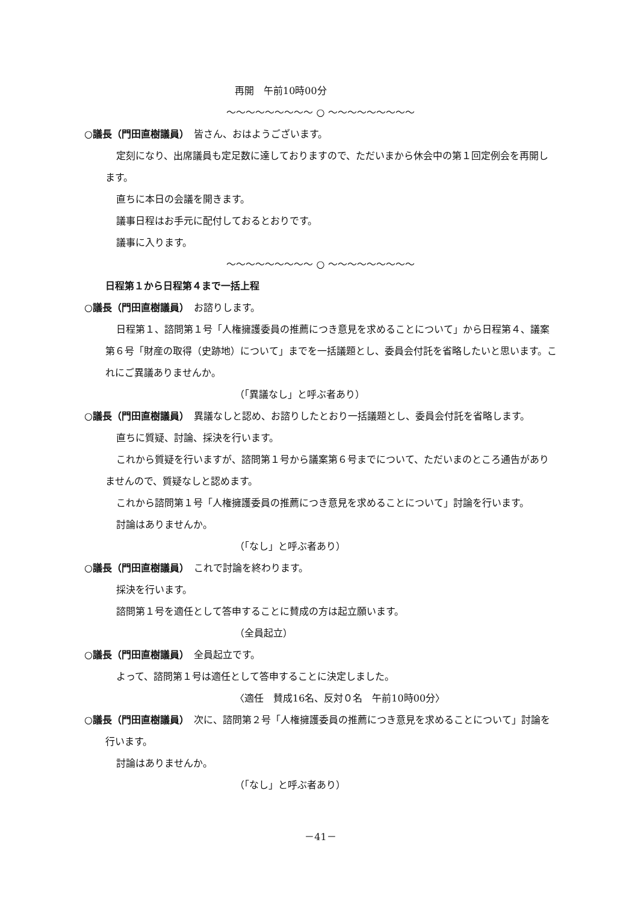再開　午前10時00分
～～～～～～～～～ ○ ～～～～～～～～～
○議長（門田直樹議員）　皆さん、おはようございます。
定刻になり、出席議員も定足数に達しておりますので、ただいまから休会中の第１回定例会を再開します。
直ちに本日の会議を開きます。
議事日程はお手元に配付しておるとおりです。
議事に入ります。
～～～～～～～～～ ○ ～～～～～～～～～
日程第１から日程第４まで一括上程
○議長（門田直樹議員）　お諮りします。
日程第１、諮問第１号「人権擁護委員の推薦につき意見を求めることについて」から日程第４、議案第６号「財産の取得（史跡地）について」までを一括議題とし、委員会付託を省略したいと思います。これにご異議ありませんか。
（「異議なし」と呼ぶ者あり）
○議長（門田直樹議員）　異議なしと認め、お諮りしたとおり一括議題とし、委員会付託を省略します。
直ちに質疑、討論、採決を行います。
これから質疑を行いますが、諮問第１号から議案第６号までについて、ただいまのところ通告がありませんので、質疑なしと認めます。
これから諮問第１号「人権擁護委員の推薦につき意見を求めることについて」討論を行います。
討論はありませんか。
（「なし」と呼ぶ者あり）
○議長（門田直樹議員）　これで討論を終わります。
採決を行います。
諮問第１号を適任として答申することに賛成の方は起立願います。
（全員起立）
○議長（門田直樹議員）　全員起立です。
よって、諮問第１号は適任として答申することに決定しました。
〈適任　賛成16名、反対０名　午前10時00分〉
○議長（門田直樹議員）　次に、諮問第２号「人権擁護委員の推薦につき意見を求めることについて」討論を行います。
討論はありませんか。
（「なし」と呼ぶ者あり）
－41－